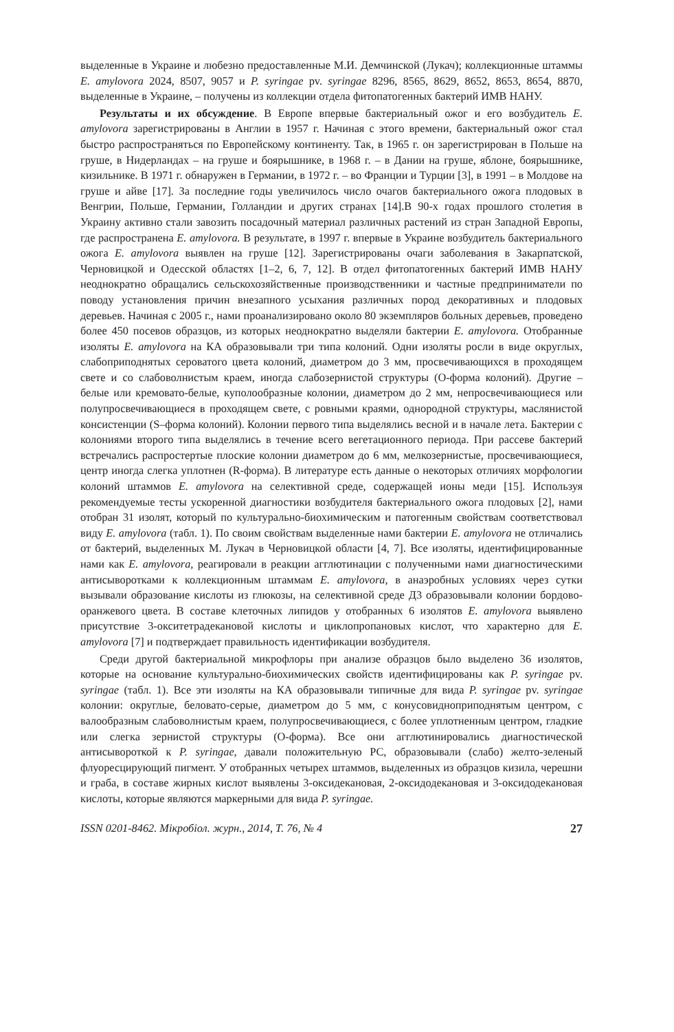выделенные в Украине и любезно предоставленные М.И. Демчинской (Лукач); коллекционные штаммы E. amylovora 2024, 8507, 9057 и P. syringae pv. syringae 8296, 8565, 8629, 8652, 8653, 8654, 8870, выделенные в Украине, – получены из коллекции отдела фитопатогенных бактерий ИМВ НАНУ.
Результаты и их обсуждение. В Европе впервые бактериальный ожог и его возбудитель E. amylovora зарегистрированы в Англии в 1957 г. Начиная с этого времени, бактериальный ожог стал быстро распространяться по Европейскому континенту. Так, в 1965 г. он зарегистрирован в Польше на груше, в Нидерландах – на груше и боярышнике, в 1968 г. – в Дании на груше, яблоне, боярышнике, кизильнике. В 1971 г. обнаружен в Германии, в 1972 г. – во Франции и Турции [3], в 1991 – в Молдове на груше и айве [17]. За последние годы увеличилось число очагов бактериального ожога плодовых в Венгрии, Польше, Германии, Голландии и других странах [14].В 90-х годах прошлого столетия в Украину активно стали завозить посадочный материал различных растений из стран Западной Европы, где распространена E. amylovora. В результате, в 1997 г. впервые в Украине возбудитель бактериального ожога E. amylovora выявлен на груше [12]. Зарегистрированы очаги заболевания в Закарпатской, Черновицкой и Одесской областях [1–2, 6, 7, 12]. В отдел фитопатогенных бактерий ИМВ НАНУ неоднократно обращались сельскохозяйственные производственники и частные предприниматели по поводу установления причин внезапного усыхания различных пород декоративных и плодовых деревьев. Начиная с 2005 г., нами проанализировано около 80 экземпляров больных деревьев, проведено более 450 посевов образцов, из которых неоднократно выделяли бактерии E. amylovora. Отобранные изоляты E. amylovora на КА образовывали три типа колоний. Одни изоляты росли в виде округлых, слабоприподнятых сероватого цвета колоний, диаметром до 3 мм, просвечивающихся в проходящем свете и со слабоволнистым краем, иногда слабозернистой структуры (О-форма колоний). Другие – белые или кремовато-белые, куполообразные колонии, диаметром до 2 мм, непросвечивающиеся или полупросвечивающиеся в проходящем свете, с ровными краями, однородной структуры, маслянистой консистенции (S–форма колоний). Колонии первого типа выделялись весной и в начале лета. Бактерии с колониями второго типа выделялись в течение всего вегетационного периода. При рассеве бактерий встречались распростертые плоские колонии диаметром до 6 мм, мелкозернистые, просвечивающиеся, центр иногда слегка уплотнен (R-форма). В литературе есть данные о некоторых отличиях морфологии колоний штаммов E. amylovora на селективной среде, содержащей ионы меди [15]. Используя рекомендуемые тесты ускоренной диагностики возбудителя бактериального ожога плодовых [2], нами отобран 31 изолят, который по культурально-биохимическим и патогенным свойствам соответствовал виду E. amylovora (табл. 1). По своим свойствам выделенные нами бактерии E. amylovora не отличались от бактерий, выделенных М. Лукач в Черновицкой области [4, 7]. Все изоляты, идентифицированные нами как E. amylovora, реагировали в реакции агглютинации с полученными нами диагностическими антисыворотками к коллекционным штаммам E. amylovora, в анаэробных условиях через сутки вызывали образование кислоты из глюкозы, на селективной среде Д3 образовывали колонии бордово-оранжевого цвета. В составе клеточных липидов у отобранных 6 изолятов E. amylovora выявлено присутствие 3-окситетрадекановой кислоты и циклопропановых кислот, что характерно для E. amylovora [7] и подтверждает правильность идентификации возбудителя.
Среди другой бактериальной микрофлоры при анализе образцов было выделено 36 изолятов, которые на основание культурально-биохимических свойств идентифицированы как P. syringae pv. syringae (табл. 1). Все эти изоляты на КА образовывали типичные для вида P. syringae pv. syringae колонии: округлые, беловато-серые, диаметром до 5 мм, с конусовидноприподнятым центром, с валообразным слабоволнистым краем, полупросвечивающиеся, с более уплотненным центром, гладкие или слегка зернистой структуры (О-форма). Все они агглютинировались диагностической антисывороткой к P. syringae, давали положительную РС, образовывали (слабо) желто-зеленый флуоресцирующий пигмент. У отобранных четырех штаммов, выделенных из образцов кизила, черешни и граба, в составе жирных кислот выявлены 3-оксидекановая, 2-оксидодекановая и 3-оксидодекановая кислоты, которые являются маркерными для вида P. syringae.
ISSN 0201-8462. Мікробіол. журн., 2014, Т. 76, № 4 27